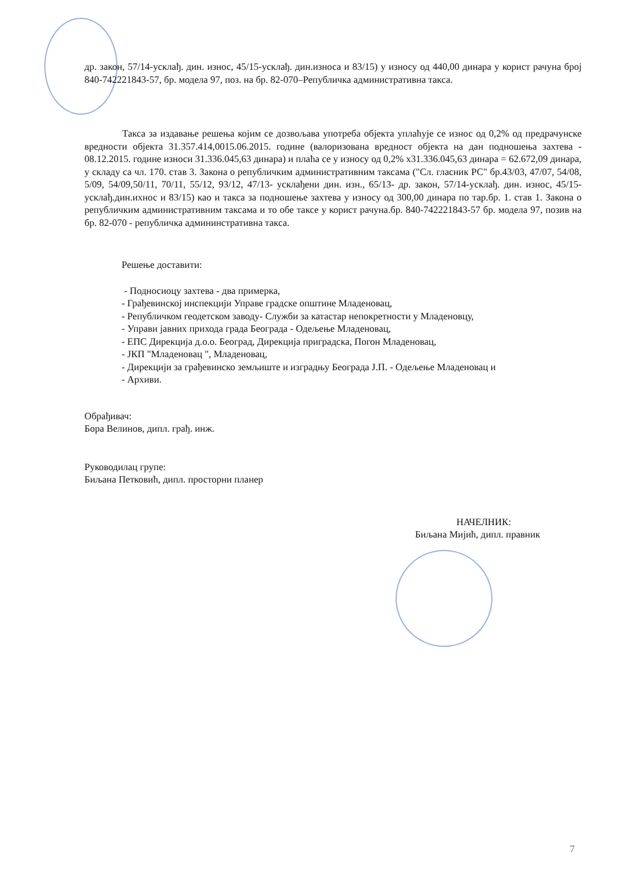др. закон, 57/14-усклађ. дин. износ, 45/15-усклађ. дин.износа и 83/15) у износу од 440,00 динара у корист рачуна број 840-742221843-57, бр. модела 97, поз. на бр. 82-070–Републичка административна такса.
Такса за издавање решења којим се дозвољава употреба објекта уплаћује се износ од 0,2% од предрачунске вредности објекта 31.357.414,0015.06.2015. године (валоризована вредност објекта на дан подношења захтева - 08.12.2015. године износи 31.336.045,63 динара) и плаћа се у износу од 0,2% x31.336.045,63 динара = 62.672,09 динара, у складу са чл. 170. став 3. Закона о републичким административним таксама ("Сл. гласник РС" бр.43/03, 47/07, 54/08, 5/09, 54/09,50/11, 70/11, 55/12, 93/12, 47/13- усклађени дин. изн., 65/13- др. закон, 57/14-усклађ. дин. износ, 45/15-усклађ.дин.ихнос и 83/15) као и такса за подношење захтева у износу од 300,00 динара по тар.бр. 1. став 1. Закона о републичким административним таксама и то обе таксе у корист рачуна.бр. 840-742221843-57 бр. модела 97, позив на бр. 82-070 - републичка админинстративна такса.
Решење доставити:
- Подносиоцу захтева - два примерка,
- Грађевинској инспекцији Управе градске општине Младеновац,
- Републичком геодетском заводу- Служби за катастар непокретности у Младеновцу,
- Управи јавних прихода града Београда - Одељење Младеновац,
- ЕПС Дирекција д.о.о. Београд, Дирекција приградска, Погон Младеновац,
- ЈКП "Младеновац ", Младеновац,
- Дирекцији за грађевинско земљиште и изградњу Београда Ј.П. - Одељење Младеновац и
- Архиви.
Обрађивач:
Бора Велинов, дипл. грађ. инж.
Руководилац групе:
Биљана Петковић, дипл. просторни планер
НАЧЕЛНИК:
Биљана Мијић, дипл. правник
7